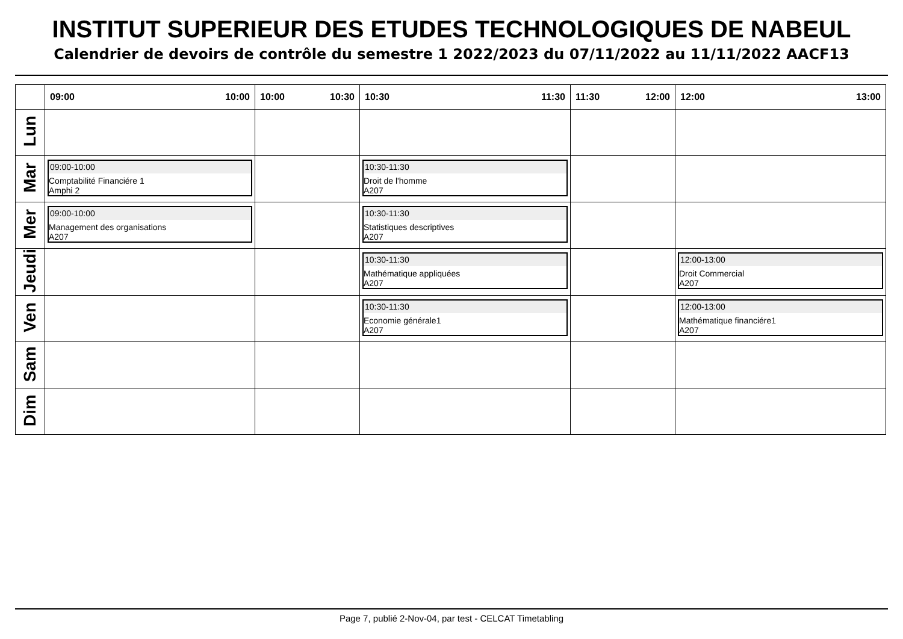INSTITUT SUPERIEUR DES ETUDES TECHNOLOGIQUES DE NABEUL
Calendrier de devoirs de contrôle du semestre 1 2022/2023 du 07/11/2022 au 11/11/2022 AACF13
| | 09:00 10:00 | 10:00 10:30 | 10:30 11:30 | 11:30 12:00 | 12:00 13:00 |
| --- | --- | --- | --- | --- | --- |
| Lun | | | | | |
| Mar | 09:00-10:00 Comptabilité Financiére 1 Amphi 2 | | 10:30-11:30 Droit de l'homme A207 | | |
| Mer | 09:00-10:00 Management des organisations A207 | | 10:30-11:30 Statistiques descriptives A207 | | |
| Jeudi | | | 10:30-11:30 Mathématique appliquées A207 | | 12:00-13:00 Droit Commercial A207 |
| Ven | | | 10:30-11:30 Economie générale1 A207 | | 12:00-13:00 Mathématique financiére1 A207 |
| Sam | | | | | |
| Dim | | | | | |
Page 7, publié 2-Nov-04, par test - CELCAT Timetabling